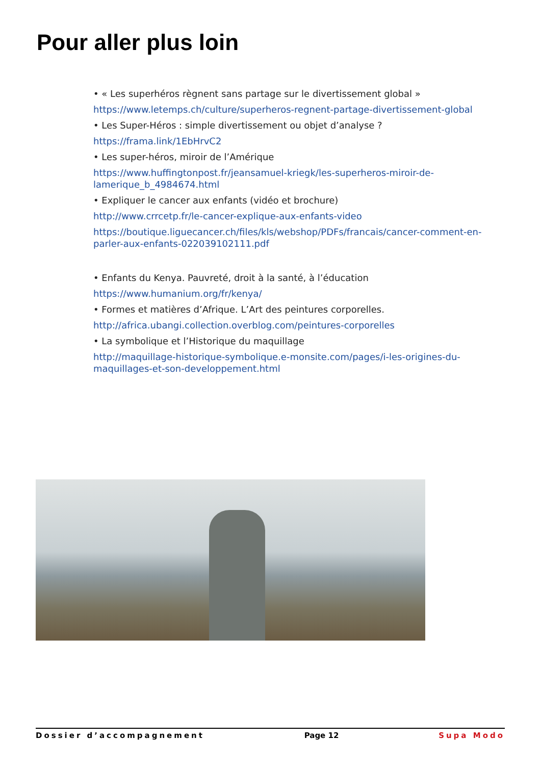Pour aller plus loin
• « Les superhéros règnent sans partage sur le divertissement global »
https://www.letemps.ch/culture/superheros-regnent-partage-divertissement-global
• Les Super-Héros : simple divertissement ou objet d’analyse ?
https://frama.link/1EbHrvC2
• Les super-héros, miroir de l’Amérique
https://www.huffingtonpost.fr/jeansamuel-kriegk/les-superheros-miroir-de-lamerique_b_4984674.html
• Expliquer le cancer aux enfants (vidéo et brochure)
http://www.crrcetp.fr/le-cancer-explique-aux-enfants-video
https://boutique.liguecancer.ch/files/kls/webshop/PDFs/francais/cancer-comment-en-parler-aux-enfants-022039102111.pdf
• Enfants du Kenya. Pauvreté, droit à la santé, à l’éducation
https://www.humanium.org/fr/kenya/
• Formes et matières d’Afrique. L’Art des peintures corporelles.
http://africa.ubangi.collection.overblog.com/peintures-corporelles
• La symbolique et l’Historique du maquillage
http://maquillage-historique-symbolique.e-monsite.com/pages/i-les-origines-du-maquillages-et-son-developpement.html
Dossier d’accompagnement Page 12 Supa Modo